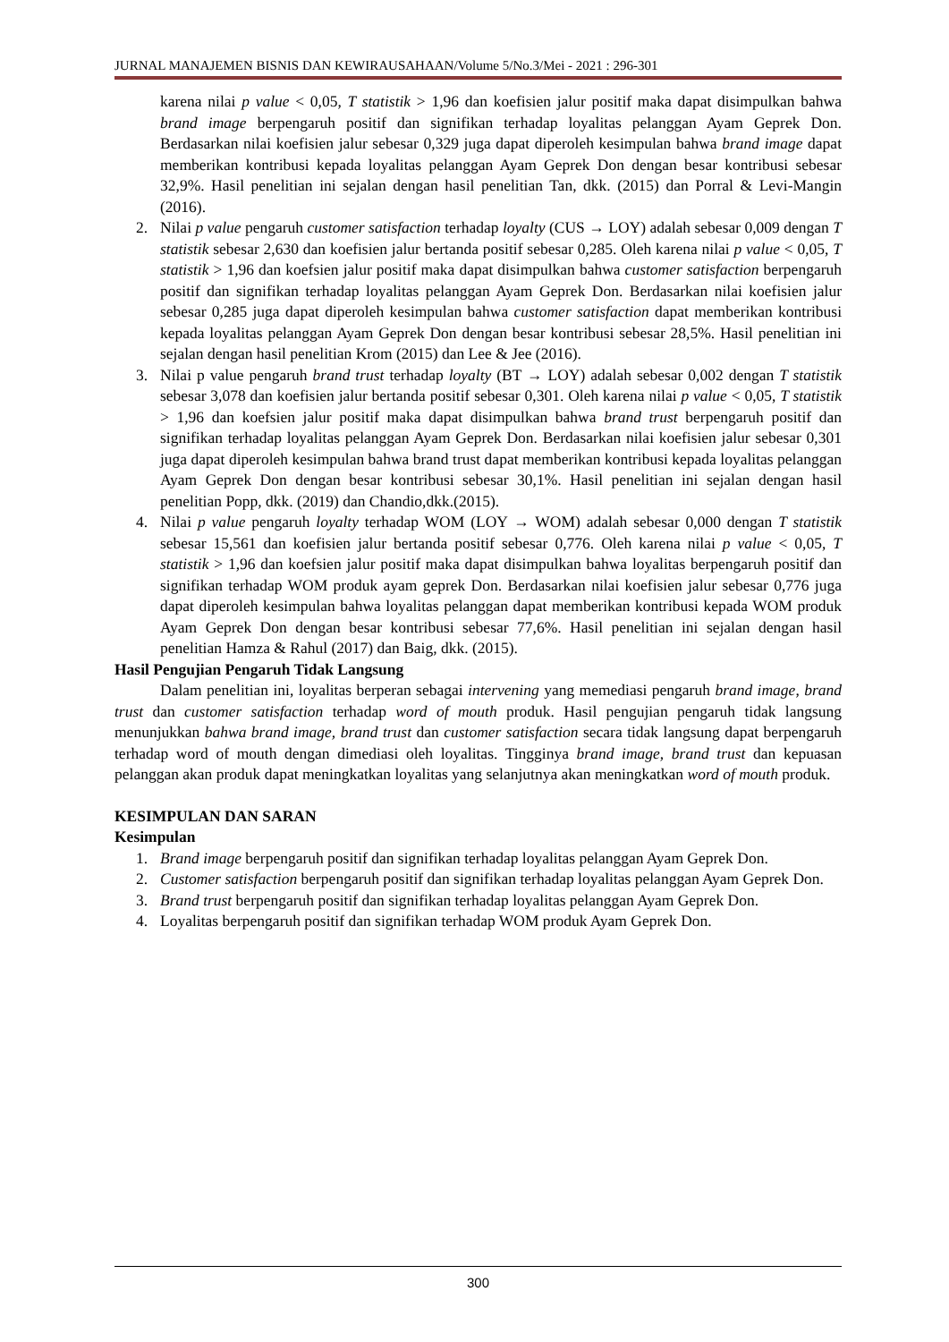JURNAL MANAJEMEN BISNIS DAN KEWIRAUSAHAAN/Volume 5/No.3/Mei - 2021 : 296-301
karena nilai p value < 0,05, T statistik > 1,96 dan koefisien jalur positif maka dapat disimpulkan bahwa brand image berpengaruh positif dan signifikan terhadap loyalitas pelanggan Ayam Geprek Don. Berdasarkan nilai koefisien jalur sebesar 0,329 juga dapat diperoleh kesimpulan bahwa brand image dapat memberikan kontribusi kepada loyalitas pelanggan Ayam Geprek Don dengan besar kontribusi sebesar 32,9%. Hasil penelitian ini sejalan dengan hasil penelitian Tan, dkk. (2015) dan Porral & Levi-Mangin (2016).
2. Nilai p value pengaruh customer satisfaction terhadap loyalty (CUS → LOY) adalah sebesar 0,009 dengan T statistik sebesar 2,630 dan koefisien jalur bertanda positif sebesar 0,285. Oleh karena nilai p value < 0,05, T statistik > 1,96 dan koefsien jalur positif maka dapat disimpulkan bahwa customer satisfaction berpengaruh positif dan signifikan terhadap loyalitas pelanggan Ayam Geprek Don. Berdasarkan nilai koefisien jalur sebesar 0,285 juga dapat diperoleh kesimpulan bahwa customer satisfaction dapat memberikan kontribusi kepada loyalitas pelanggan Ayam Geprek Don dengan besar kontribusi sebesar 28,5%. Hasil penelitian ini sejalan dengan hasil penelitian Krom (2015) dan Lee & Jee (2016).
3. Nilai p value pengaruh brand trust terhadap loyalty (BT → LOY) adalah sebesar 0,002 dengan T statistik sebesar 3,078 dan koefisien jalur bertanda positif sebesar 0,301. Oleh karena nilai p value < 0,05, T statistik > 1,96 dan koefsien jalur positif maka dapat disimpulkan bahwa brand trust berpengaruh positif dan signifikan terhadap loyalitas pelanggan Ayam Geprek Don. Berdasarkan nilai koefisien jalur sebesar 0,301 juga dapat diperoleh kesimpulan bahwa brand trust dapat memberikan kontribusi kepada loyalitas pelanggan Ayam Geprek Don dengan besar kontribusi sebesar 30,1%. Hasil penelitian ini sejalan dengan hasil penelitian Popp, dkk. (2019) dan Chandio,dkk.(2015).
4. Nilai p value pengaruh loyalty terhadap WOM (LOY → WOM) adalah sebesar 0,000 dengan T statistik sebesar 15,561 dan koefisien jalur bertanda positif sebesar 0,776. Oleh karena nilai p value < 0,05, T statistik > 1,96 dan koefsien jalur positif maka dapat disimpulkan bahwa loyalitas berpengaruh positif dan signifikan terhadap WOM produk ayam geprek Don. Berdasarkan nilai koefisien jalur sebesar 0,776 juga dapat diperoleh kesimpulan bahwa loyalitas pelanggan dapat memberikan kontribusi kepada WOM produk Ayam Geprek Don dengan besar kontribusi sebesar 77,6%. Hasil penelitian ini sejalan dengan hasil penelitian Hamza & Rahul (2017) dan Baig, dkk. (2015).
Hasil Pengujian Pengaruh Tidak Langsung
Dalam penelitian ini, loyalitas berperan sebagai intervening yang memediasi pengaruh brand image, brand trust dan customer satisfaction terhadap word of mouth produk. Hasil pengujian pengaruh tidak langsung menunjukkan bahwa brand image, brand trust dan customer satisfaction secara tidak langsung dapat berpengaruh terhadap word of mouth dengan dimediasi oleh loyalitas. Tingginya brand image, brand trust dan kepuasan pelanggan akan produk dapat meningkatkan loyalitas yang selanjutnya akan meningkatkan word of mouth produk.
KESIMPULAN DAN SARAN
Kesimpulan
1. Brand image berpengaruh positif dan signifikan terhadap loyalitas pelanggan Ayam Geprek Don.
2. Customer satisfaction berpengaruh positif dan signifikan terhadap loyalitas pelanggan Ayam Geprek Don.
3. Brand trust berpengaruh positif dan signifikan terhadap loyalitas pelanggan Ayam Geprek Don.
4. Loyalitas berpengaruh positif dan signifikan terhadap WOM produk Ayam Geprek Don.
300